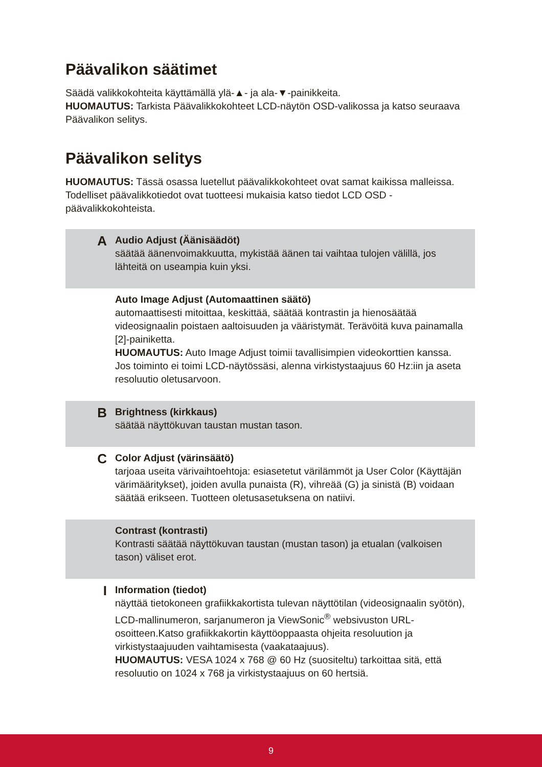Päävalikon säätimet
Säädä valikkokohteita käyttämällä ylä-▲- ja ala-▼-painikkeita.
HUOMAUTUS: Tarkista Päävalikkokohteet LCD-näytön OSD-valikossa ja katso seuraava Päävalikon selitys.
Päävalikon selitys
HUOMAUTUS: Tässä osassa luetellut päävalikkokohteet ovat samat kaikissa malleissa. Todelliset päävalikkotiedot ovat tuotteesi mukaisia katso tiedot LCD OSD -päävalikkokohteista.
A
Audio Adjust (Äänisäädöt)
säätää äänenvoimakkuutta, mykistää äänen tai vaihtaa tulojen välillä, jos lähteitä on useampia kuin yksi.
Auto Image Adjust (Automaattinen säätö)
automaattisesti mitoittaa, keskittää, säätää kontrastin ja hienosäätää videosignaalin poistaen aaltoisuuden ja vääristymät. Terävöitä kuva painamalla [2]-painiketta.
HUOMAUTUS: Auto Image Adjust toimii tavallisimpien videokorttien kanssa. Jos toiminto ei toimi LCD-näytössäsi, alenna virkistystaajuus 60 Hz:iin ja aseta resoluutio oletusarvoon.
B
Brightness (kirkkaus)
säätää näyttökuvan taustan mustan tason.
C
Color Adjust (värinsäätö)
tarjoaa useita värivaihtoehtoja: esiasetetut värilämmöt ja User Color (Käyttäjän värimääritykset), joiden avulla punaista (R), vihreää (G) ja sinistä (B) voidaan säätää erikseen. Tuotteen oletusasetuksena on natiivi.
Contrast (kontrasti)
Kontrasti säätää näyttökuvan taustan (mustan tason) ja etualan (valkoisen tason) väliset erot.
I
Information (tiedot)
näyttää tietokoneen grafiikkakortista tulevan näyttötilan (videosignaalin syötön), LCD-mallinumeron, sarjanumeron ja ViewSonic<sup>®</sup> websivuston URL-osoitteen.Katso grafiikkakortin käyttöoppaasta ohjeita resoluution ja virkistystaajuuden vaihtamisesta (vaakataajuus).
HUOMAUTUS: VESA 1024 x 768 @ 60 Hz (suositeltu) tarkoittaa sitä, että resoluutio on 1024 x 768 ja virkistystaajuus on 60 hertsiä.
9